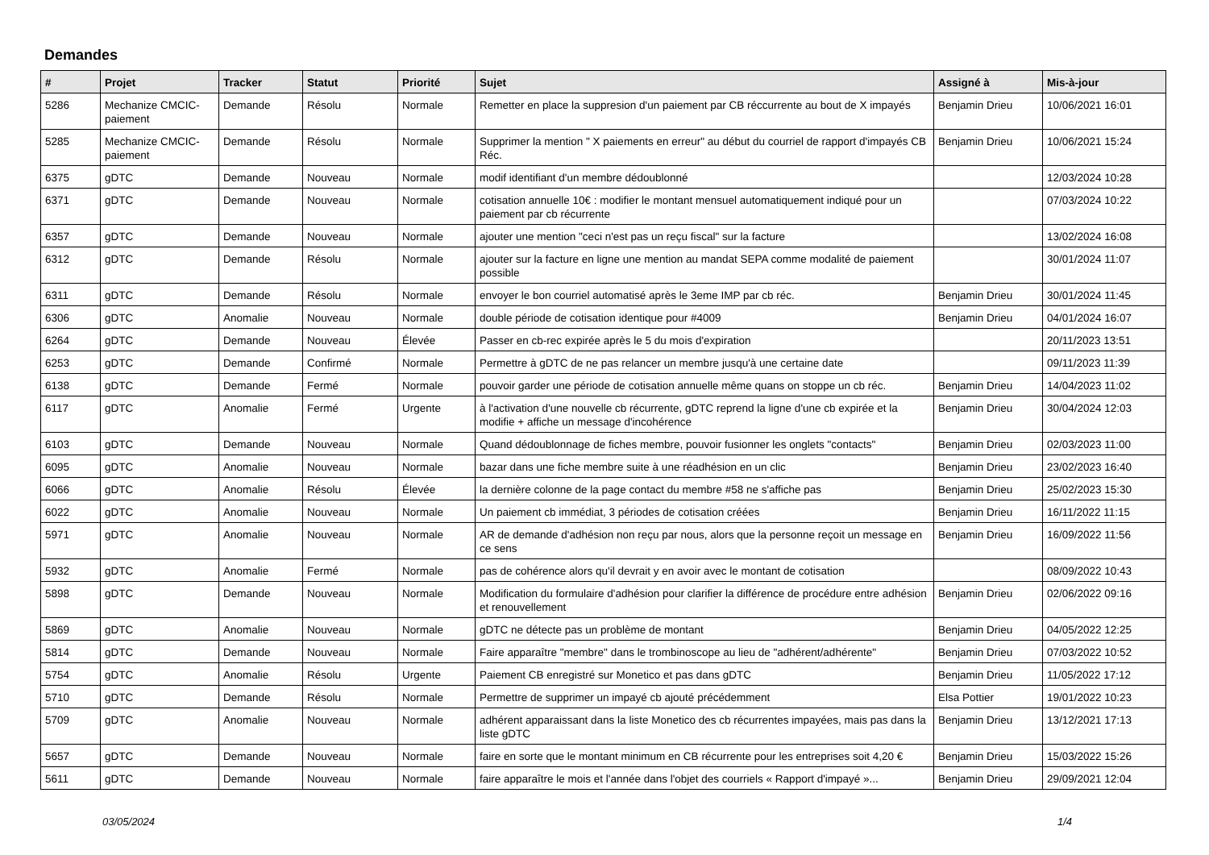Demandes
| # | Projet | Tracker | Statut | Priorité | Sujet | Assigné à | Mis-à-jour |
| --- | --- | --- | --- | --- | --- | --- | --- |
| 5286 | Mechanize CMCIC-paiement | Demande | Résolu | Normale | Remetter en place la suppresion d'un paiement par CB réccurrente au bout de X impayés | Benjamin Drieu | 10/06/2021 16:01 |
| 5285 | Mechanize CMCIC-paiement | Demande | Résolu | Normale | Supprimer la mention " X paiements en erreur" au début du courriel de rapport d'impayés CB Réc. | Benjamin Drieu | 10/06/2021 15:24 |
| 6375 | gDTC | Demande | Nouveau | Normale | modif identifiant d'un membre dédoublonné | | 12/03/2024 10:28 |
| 6371 | gDTC | Demande | Nouveau | Normale | cotisation annuelle 10€ : modifier le montant mensuel automatiquement indiqué pour un paiement par cb récurrente | | 07/03/2024 10:22 |
| 6357 | gDTC | Demande | Nouveau | Normale | ajouter une mention "ceci n'est pas un reçu fiscal" sur la facture | | 13/02/2024 16:08 |
| 6312 | gDTC | Demande | Résolu | Normale | ajouter sur la facture en ligne une mention au mandat SEPA comme modalité de paiement possible | | 30/01/2024 11:07 |
| 6311 | gDTC | Demande | Résolu | Normale | envoyer le bon courriel automatisé après le 3eme IMP par cb réc. | Benjamin Drieu | 30/01/2024 11:45 |
| 6306 | gDTC | Anomalie | Nouveau | Normale | double période de cotisation identique pour #4009 | Benjamin Drieu | 04/01/2024 16:07 |
| 6264 | gDTC | Demande | Nouveau | Élevée | Passer en cb-rec expirée après le 5 du mois d'expiration | | 20/11/2023 13:51 |
| 6253 | gDTC | Demande | Confirmé | Normale | Permettre à gDTC de ne pas relancer un membre jusqu'à une certaine date | | 09/11/2023 11:39 |
| 6138 | gDTC | Demande | Fermé | Normale | pouvoir garder une période de cotisation annuelle même quans on stoppe un cb réc. | Benjamin Drieu | 14/04/2023 11:02 |
| 6117 | gDTC | Anomalie | Fermé | Urgente | à l'activation d'une nouvelle cb récurrente, gDTC reprend la ligne d'une cb expirée et la modifie + affiche un message d'incohérence | Benjamin Drieu | 30/04/2024 12:03 |
| 6103 | gDTC | Demande | Nouveau | Normale | Quand dédoublonnage de fiches membre, pouvoir fusionner les onglets "contacts" | Benjamin Drieu | 02/03/2023 11:00 |
| 6095 | gDTC | Anomalie | Nouveau | Normale | bazar dans une fiche membre suite à une réadhésion en un clic | Benjamin Drieu | 23/02/2023 16:40 |
| 6066 | gDTC | Anomalie | Résolu | Élevée | la dernière colonne de la page contact du membre #58 ne s'affiche pas | Benjamin Drieu | 25/02/2023 15:30 |
| 6022 | gDTC | Anomalie | Nouveau | Normale | Un paiement cb immédiat, 3 périodes de cotisation créées | Benjamin Drieu | 16/11/2022 11:15 |
| 5971 | gDTC | Anomalie | Nouveau | Normale | AR de demande d'adhésion non reçu par nous, alors que la personne reçoit un message en ce sens | Benjamin Drieu | 16/09/2022 11:56 |
| 5932 | gDTC | Anomalie | Fermé | Normale | pas de cohérence alors qu'il devrait y en avoir avec le montant de cotisation | | 08/09/2022 10:43 |
| 5898 | gDTC | Demande | Nouveau | Normale | Modification du formulaire d'adhésion pour clarifier la différence de procédure entre adhésion et renouvellement | Benjamin Drieu | 02/06/2022 09:16 |
| 5869 | gDTC | Anomalie | Nouveau | Normale | gDTC ne détecte pas un problème de montant | Benjamin Drieu | 04/05/2022 12:25 |
| 5814 | gDTC | Demande | Nouveau | Normale | Faire apparaître "membre" dans le trombinoscope au lieu de "adhérent/adhérente" | Benjamin Drieu | 07/03/2022 10:52 |
| 5754 | gDTC | Anomalie | Résolu | Urgente | Paiement CB enregistré sur Monetico et pas dans gDTC | Benjamin Drieu | 11/05/2022 17:12 |
| 5710 | gDTC | Demande | Résolu | Normale | Permettre de supprimer un impayé cb ajouté précédemment | Elsa Pottier | 19/01/2022 10:23 |
| 5709 | gDTC | Anomalie | Nouveau | Normale | adhérent apparaissant dans la liste Monetico des cb récurrentes impayées, mais pas dans la liste gDTC | Benjamin Drieu | 13/12/2021 17:13 |
| 5657 | gDTC | Demande | Nouveau | Normale | faire en sorte que le montant minimum en CB récurrente pour les entreprises soit 4,20 € | Benjamin Drieu | 15/03/2022 15:26 |
| 5611 | gDTC | Demande | Nouveau | Normale | faire apparaître le mois et l'année dans l'objet des courriels « Rapport d'impayé »... | Benjamin Drieu | 29/09/2021 12:04 |
03/05/2024 1/4